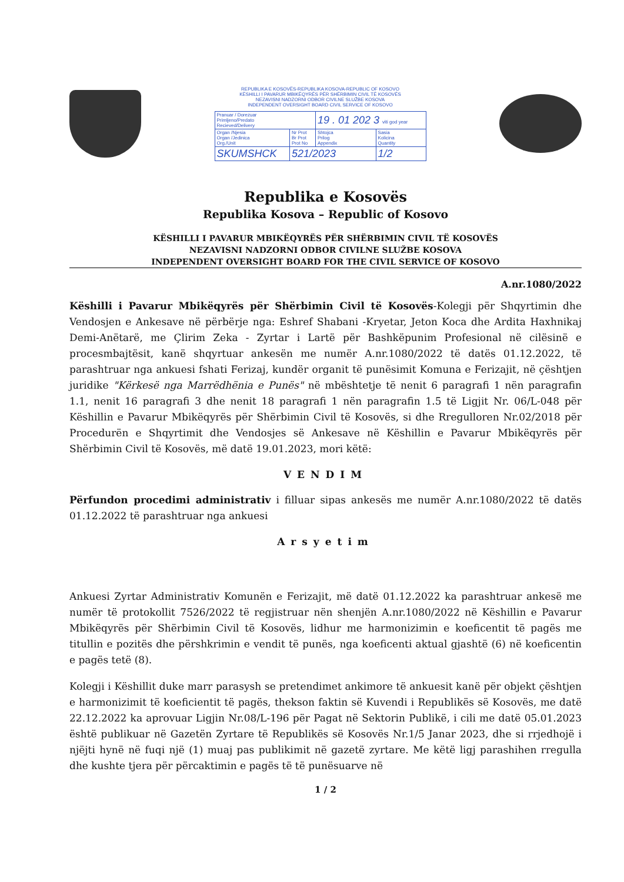REPUBLIKA E KOSOVËS-REPUBLIKA KOSOVA-REPUBLIC OF KOSOVO
KËSHILLI I PAVARUR MBIKËQYRËS PËR SHËRBIMIN CIVIL TË KOSOVËS
NEZAVISNI NADZORNI ODBOR CIVILNE SLUŽBE KOSOVA
INDEPENDENT OVERSIGHT BOARD CIVIL SERVICE OF KOSOVO
| Pranuar / Dorezuar Primljeno/Predato Recieved/Delivery | | 19 . 01 202 3 viti god year | |
| Organ /Njesia Organ /Jedinica Org./Unit | Nr Prot Br Prot Prot No | Shtojca Prilog Appendix | Sasia Kolicina Quantity |
| SKUMSHCK | 521/2023 | | 1/2 |
Republika e Kosovës
Republika Kosova – Republic of Kosovo
KËSHILLI I PAVARUR MBIKËQYRËS PËR SHËRBIMIN CIVIL TË KOSOVËS
NEZAVISNI NADZORNI ODBOR CIVILNE SLUŽBE KOSOVA
INDEPENDENT OVERSIGHT BOARD FOR THE CIVIL SERVICE OF KOSOVO
A.nr.1080/2022
Këshilli i Pavarur Mbikëqyrës për Shërbimin Civil të Kosovës-Kolegji për Shqyrtimin dhe Vendosjen e Ankesave në përbërje nga: Eshref Shabani -Kryetar, Jeton Koca dhe Ardita Haxhnikaj Demi-Anëtarë, me Çlirim Zeka - Zyrtar i Lartë për Bashkëpunim Profesional në cilësinë e procesmbajtësit, kanë shqyrtuar ankesën me numër A.nr.1080/2022 të datës 01.12.2022, të parashtruar nga ankuesi fshati Ferizaj, kundër organit të punësimit Komuna e Ferizajit, në çështjen juridike "Kërkesë nga Marrëdhënia e Punës" në mbështetje të nenit 6 paragrafi 1 nën paragrafin 1.1, nenit 16 paragrafi 3 dhe nenit 18 paragrafi 1 nën paragrafin 1.5 të Ligjit Nr. 06/L-048 për Këshillin e Pavarur Mbikëqyrës për Shërbimin Civil të Kosovës, si dhe Rregulloren Nr.02/2018 për Procedurën e Shqyrtimit dhe Vendosjes së Ankesave në Këshillin e Pavarur Mbikëqyrës për Shërbimin Civil të Kosovës, më datë 19.01.2023, mori këtë:
VENDIM
Përfundon procedimi administrativ i filluar sipas ankesës me numër A.nr.1080/2022 të datës 01.12.2022 të parashtruar nga ankuesi
Arsyetim
Ankuesi Zyrtar Administrativ Komunën e Ferizajit, më datë 01.12.2022 ka parashtruar ankesë me numër të protokollit 7526/2022 të regjistruar nën shenjën A.nr.1080/2022 në Këshillin e Pavarur Mbikëqyrës për Shërbimin Civil të Kosovës, lidhur me harmonizimin e koeficentit të pagës me titullin e pozitës dhe përshkrimin e vendit të punës, nga koeficenti aktual gjashtë (6) në koeficentin e pagës tetë (8).
Kolegji i Këshillit duke marr parasysh se pretendimet ankimore të ankuesit kanë për objekt çështjen e harmonizimit të koeficientit të pagës, thekson faktin së Kuvendi i Republikës së Kosovës, me datë 22.12.2022 ka aprovuar Ligjin Nr.08/L-196 për Pagat në Sektorin Publikë, i cili me datë 05.01.2023 është publikuar në Gazetën Zyrtare të Republikës së Kosovës Nr.1/5 Janar 2023, dhe si rrjedhojë i njëjti hynë në fuqi një (1) muaj pas publikimit në gazetë zyrtare. Me këtë ligj parashihen rregulla dhe kushte tjera për përcaktimin e pagës të të punësuarve në
1 / 2